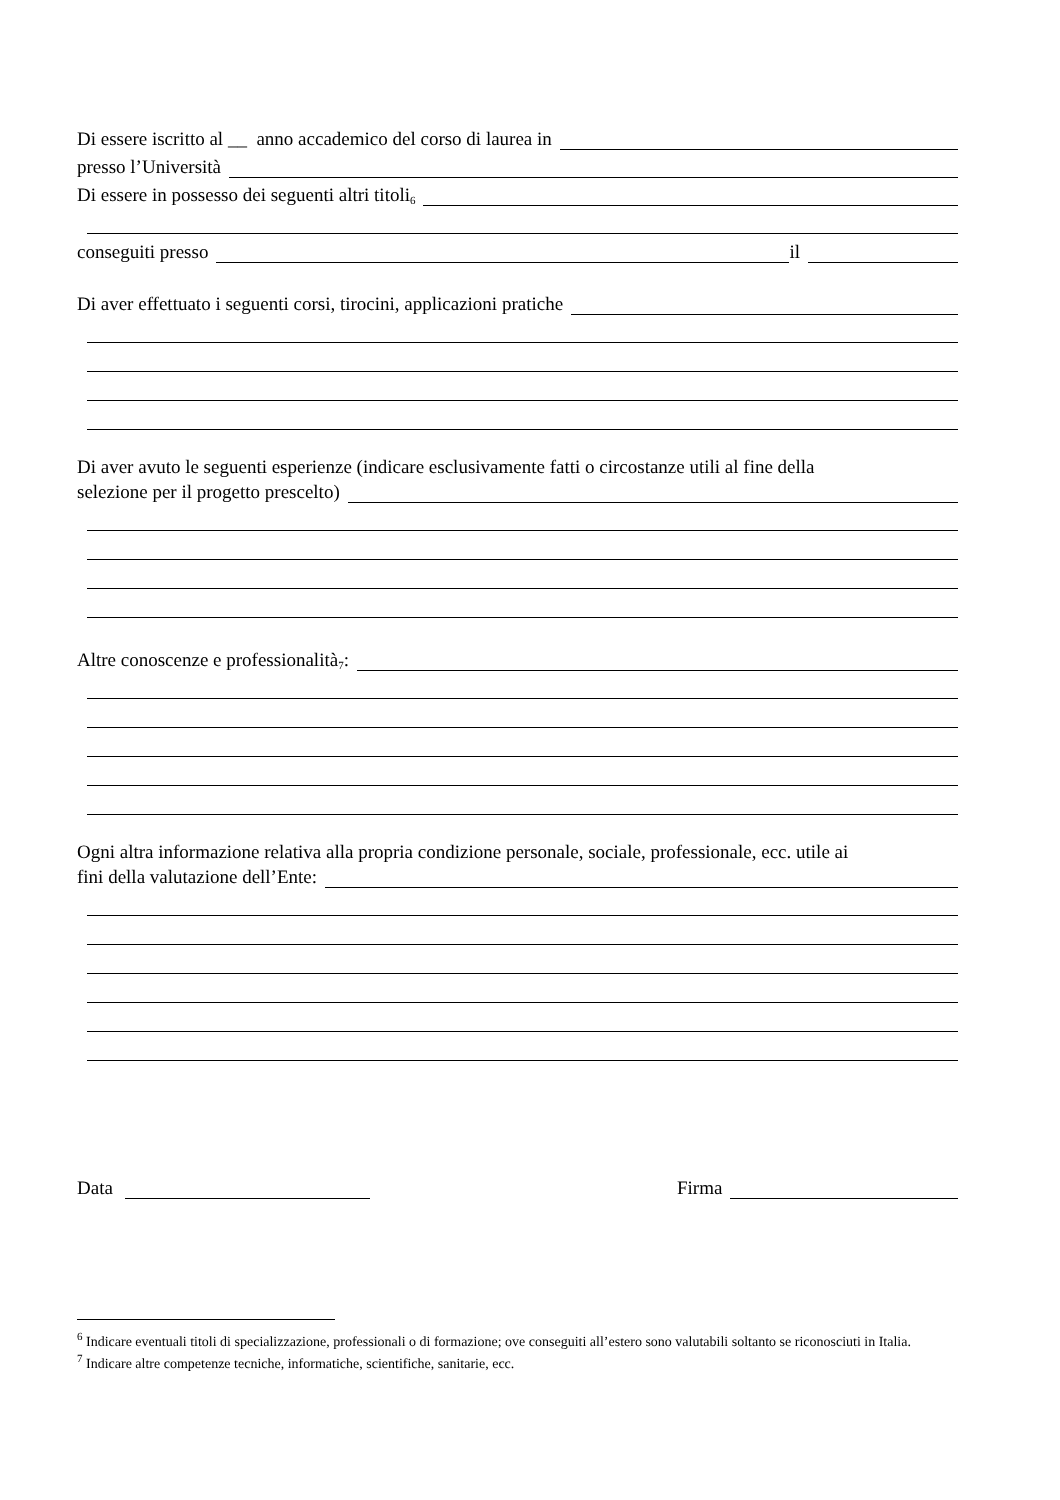Di essere iscritto al __ anno accademico del corso di laurea in
presso l’Università
Di essere in possesso dei seguenti altri titoli<sup>6</sup>
conseguiti presso il
Di aver effettuato i seguenti corsi, tirocini, applicazioni pratiche
Di aver avuto le seguenti esperienze (indicare esclusivamente fatti o circostanze utili al fine della
selezione per il progetto prescelto)
Altre conoscenze e professionalità<sup>7</sup>:
Ogni altra informazione relativa alla propria condizione personale, sociale, professionale, ecc. utile ai
fini della valutazione dell’Ente:
Data Firma
<sup>6</sup> Indicare eventuali titoli di specializzazione, professionali o di formazione; ove conseguiti all’estero sono valutabili soltanto se riconosciuti in Italia.
<sup>7</sup> Indicare altre competenze tecniche, informatiche, scientifiche, sanitarie, ecc.